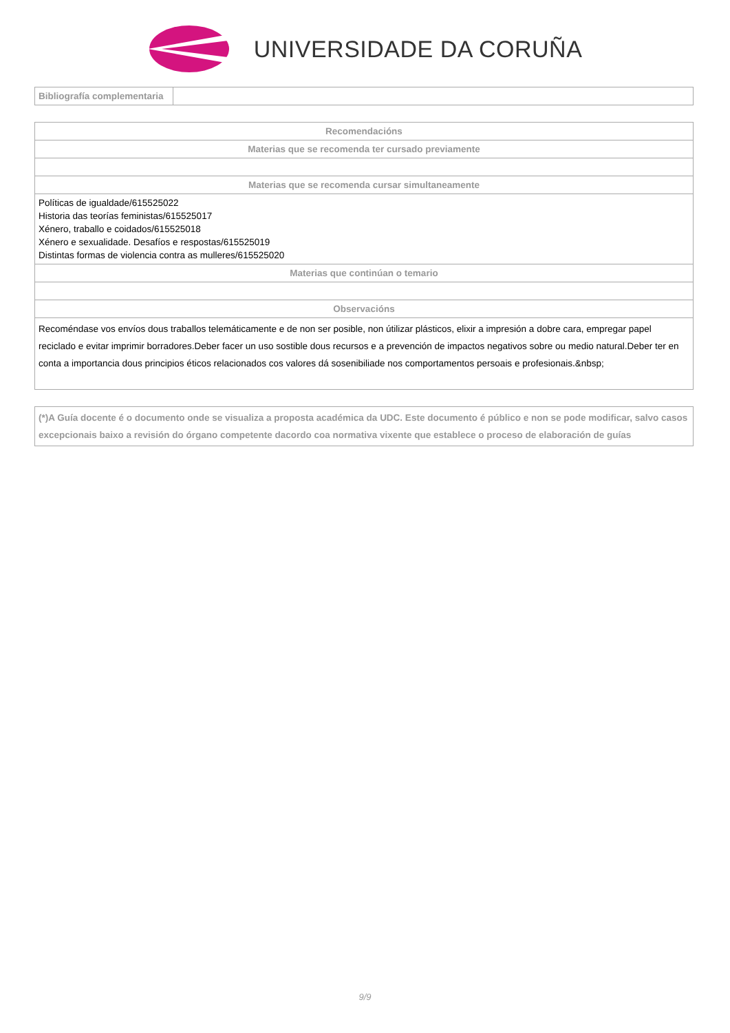UNIVERSIDADE DA CORUÑA
| Bibliografía complementaria | |
| Recomendacións |
| --- |
| Materias que se recomenda ter cursado previamente |
| Materias que se recomenda cursar simultaneamente |
| Políticas de igualdade/615525022 Historia das teorías feministas/615525017 Xénero, traballo e coidados/615525018 Xénero e sexualidade. Desafíos e respostas/615525019 Distintas formas de violencia contra as mulleres/615525020 |
| Materias que continúan o temario |
| Observacións |
| Recoméndase vos envíos dous traballos telemáticamente e de non ser posible, non útilizar plásticos, elixir a impresión a dobre cara, empregar papel reciclado e evitar imprimir borradores.Deber facer un uso sostible dous recursos e a prevención de impactos negativos sobre ou medio natural.Deber ter en conta a importancia dous principios éticos relacionados cos valores dá sosenibiliade nos comportamentos persoais e profesionais.&nbsp; |
| (*)A Guía docente é o documento onde se visualiza a proposta académica da UDC. Este documento é público e non se pode modificar, salvo casos excepcionais baixo a revisión do órgano competente dacordo coa normativa vixente que establece o proceso de elaboración de guías |
9/9